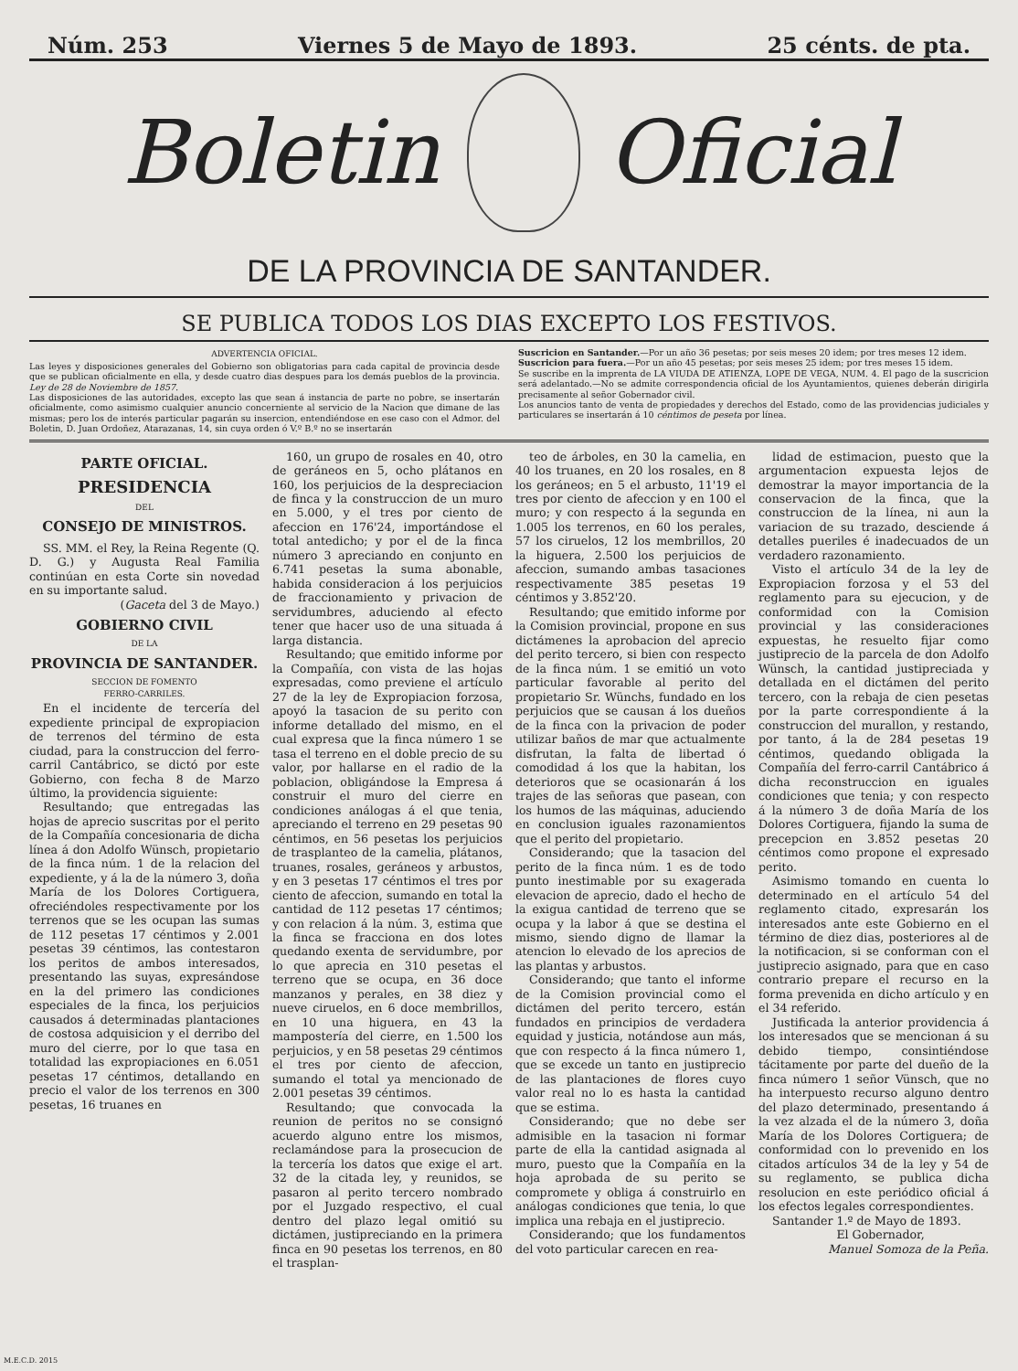Núm. 253 Viernes 5 de Mayo de 1893. 25 cénts. de pta.
Boletin Oficial
DE LA PROVINCIA DE SANTANDER.
SE PUBLICA TODOS LOS DIAS EXCEPTO LOS FESTIVOS.
ADVERTENCIA OFICIAL.
Las leyes y disposiciones generales del Gobierno son obligatorias para cada capital de provincia desde que se publican oficialmente en ella, y desde cuatro dias despues para los demás pueblos de la provincia. Ley de 28 de Noviembre de 1857.
Las disposiciones de las autoridades, excepto las que sean á instancia de parte no pobre, se insertarán oficialmente, como asimismo cualquier anuncio concerniente al servicio de la Nacion que dimane de las mismas; pero los de interés particular pagarán su insercion, entendiéndose en ese caso con el Admor. del Boletin, D. Juan Ordoñez, Atarazanas, 14, sin cuya orden ó V.º B.º no se insertarán
Suscricion en Santander.—Por un año 36 pesetas; por seis meses 20 idem; por tres meses 12 idem.
Suscricion para fuera.—Por un año 45 pesetas; por seis meses 25 idem; por tres meses 15 idem.
Se suscribe en la imprenta de LA VIUDA DE ATIENZA, LOPE DE VEGA, NUM. 4. El pago de la suscricion será adelantado.—No se admite correspondencia oficial de los Ayuntamientos, quienes deberán dirigirla precisamente al señor Gobernador civil.
Los anuncios tanto de venta de propiedades y derechos del Estado, como de las providencias judiciales y particulares se insertarán á 10 céntimos de peseta por línea.
PARTE OFICIAL.
PRESIDENCIA
DEL
CONSEJO DE MINISTROS.
SS. MM. el Rey, la Reina Regente (Q. D. G.) y Augusta Real Familia continúan en esta Corte sin novedad en su importante salud.
(Gaceta del 3 de Mayo.)
GOBIERNO CIVIL
DE LA
PROVINCIA DE SANTANDER.
SECCION DE FOMENTO
FERRO-CARRILES.
En el incidente de tercería del expediente principal de expropiacion de terrenos del término de esta ciudad, para la construccion del ferro-carril Cantábrico, se dictó por este Gobierno, con fecha 8 de Marzo último, la providencia siguiente:
Resultando; que entregadas las hojas de aprecio suscritas por el perito de la Compañía concesionaria de dicha línea á don Adolfo Wünsch, propietario de la finca núm. 1 de la relacion del expediente, y á la de la número 3, doña María de los Dolores Cortiguera, ofreciéndoles respectivamente por los terrenos que se les ocupan las sumas de 112 pesetas 17 céntimos y 2.001 pesetas 39 céntimos, las contestaron los peritos de ambos interesados, presentando las suyas, expresándose en la del primero las condiciones especiales de la finca, los perjuicios causados á determinadas plantaciones de costosa adquisicion y el derribo del muro del cierre, por lo que tasa en totalidad las expropiaciones en 6.051 pesetas 17 céntimos, detallando en precio el valor de los terrenos en 300 pesetas, 16 truanes en
160, un grupo de rosales en 40, otro de geráneos en 5, ocho plátanos en 160, los perjuicios de la despreciacion de finca y la construccion de un muro en 5.000, y el tres por ciento de afeccion en 176'24, importándose el total antedicho; y por el de la finca número 3 apreciando en conjunto en 6.741 pesetas la suma abonable, habida consideracion á los perjuicios de fraccionamiento y privacion de servidumbres, aduciendo al efecto tener que hacer uso de una situada á larga distancia.
Resultando; que emitido informe por la Compañía, con vista de las hojas expresadas, como previene el artículo 27 de la ley de Expropiacion forzosa, apoyó la tasacion de su perito con informe detallado del mismo, en el cual expresa que la finca número 1 se tasa el terreno en el doble precio de su valor, por hallarse en el radio de la poblacion, obligándose la Empresa á construir el muro del cierre en condiciones análogas á el que tenia, apreciando el terreno en 29 pesetas 90 céntimos, en 56 pesetas los perjuicios de trasplanteo de la camelia, plátanos, truanes, rosales, geráneos y arbustos, y en 3 pesetas 17 céntimos el tres por ciento de afeccion, sumando en total la cantidad de 112 pesetas 17 céntimos; y con relacion á la núm. 3, estima que la finca se fracciona en dos lotes quedando exenta de servidumbre, por lo que aprecia en 310 pesetas el terreno que se ocupa, en 36 doce manzanos y perales, en 38 diez y nueve ciruelos, en 6 doce membrillos, en 10 una higuera, en 43 la mampostería del cierre, en 1.500 los perjuicios, y en 58 pesetas 29 céntimos el tres por ciento de afeccion, sumando el total ya mencionado de 2.001 pesetas 39 céntimos.
Resultando; que convocada la reunion de peritos no se consignó acuerdo alguno entre los mismos, reclamándose para la prosecucion de la tercería los datos que exige el art. 32 de la citada ley, y reunidos, se pasaron al perito tercero nombrado por el Juzgado respectivo, el cual dentro del plazo legal omitió su dictámen, justipreciando en la primera finca en 90 pesetas los terrenos, en 80 el trasplan-
teo de árboles, en 30 la camelia, en 40 los truanes, en 20 los rosales, en 8 los geráneos; en 5 el arbusto, 11'19 el tres por ciento de afeccion y en 100 el muro; y con respecto á la segunda en 1.005 los terrenos, en 60 los perales, 57 los ciruelos, 12 los membrillos, 20 la higuera, 2.500 los perjuicios de afeccion, sumando ambas tasaciones respectivamente 385 pesetas 19 céntimos y 3.852'20.
Resultando; que emitido informe por la Comision provincial, propone en sus dictámenes la aprobacion del aprecio del perito tercero, si bien con respecto de la finca núm. 1 se emitió un voto particular favorable al perito del propietario Sr. Wünchs, fundado en los perjuicios que se causan á los dueños de la finca con la privacion de poder utilizar baños de mar que actualmente disfrutan, la falta de libertad ó comodidad á los que la habitan, los deterioros que se ocasionarán á los trajes de las señoras que pasean, con los humos de las máquinas, aduciendo en conclusion iguales razonamientos que el perito del propietario.
Considerando; que la tasacion del perito de la finca núm. 1 es de todo punto inestimable por su exagerada elevacion de aprecio, dado el hecho de la exigua cantidad de terreno que se ocupa y la labor á que se destina el mismo, siendo digno de llamar la atencion lo elevado de los aprecios de las plantas y arbustos.
Considerando; que tanto el informe de la Comision provincial como el dictámen del perito tercero, están fundados en principios de verdadera equidad y justicia, notándose aun más, que con respecto á la finca número 1, que se excede un tanto en justiprecio de las plantaciones de flores cuyo valor real no lo es hasta la cantidad que se estima.
Considerando; que no debe ser admisible en la tasacion ni formar parte de ella la cantidad asignada al muro, puesto que la Compañía en la hoja aprobada de su perito se compromete y obliga á construirlo en análogas condiciones que tenia, lo que implica una rebaja en el justiprecio.
Considerando; que los fundamentos del voto particular carecen en rea-
lidad de estimacion, puesto que la argumentacion expuesta lejos de demostrar la mayor importancia de la conservacion de la finca, que la construccion de la línea, ni aun la variacion de su trazado, desciende á detalles pueriles é inadecuados de un verdadero razonamiento.
Visto el artículo 34 de la ley de Expropiacion forzosa y el 53 del reglamento para su ejecucion, y de conformidad con la Comision provincial y las consideraciones expuestas, he resuelto fijar como justiprecio de la parcela de don Adolfo Wünsch, la cantidad justipreciada y detallada en el dictámen del perito tercero, con la rebaja de cien pesetas por la parte correspondiente á la construccion del murallon, y restando, por tanto, á la de 284 pesetas 19 céntimos, quedando obligada la Compañía del ferro-carril Cantábrico á dicha reconstruccion en iguales condiciones que tenia; y con respecto á la número 3 de doña María de los Dolores Cortiguera, fijando la suma de precepcion en 3.852 pesetas 20 céntimos como propone el expresado perito.
Asimismo tomando en cuenta lo determinado en el artículo 54 del reglamento citado, expresarán los interesados ante este Gobierno en el término de diez dias, posteriores al de la notificacion, si se conforman con el justiprecio asignado, para que en caso contrario prepare el recurso en la forma prevenida en dicho artículo y en el 34 referido.
Justificada la anterior providencia á los interesados que se mencionan á su debido tiempo, consintiéndose tácitamente por parte del dueño de la finca número 1 señor Vünsch, que no ha interpuesto recurso alguno dentro del plazo determinado, presentando á la vez alzada el de la número 3, doña María de los Dolores Cortiguera; de conformidad con lo prevenido en los citados artículos 34 de la ley y 54 de su reglamento, se publica dicha resolucion en este periódico oficial á los efectos legales correspondientes.
Santander 1.º de Mayo de 1893.
El Gobernador,
Manuel Somoza de la Peña.
M.E.C.D. 2015